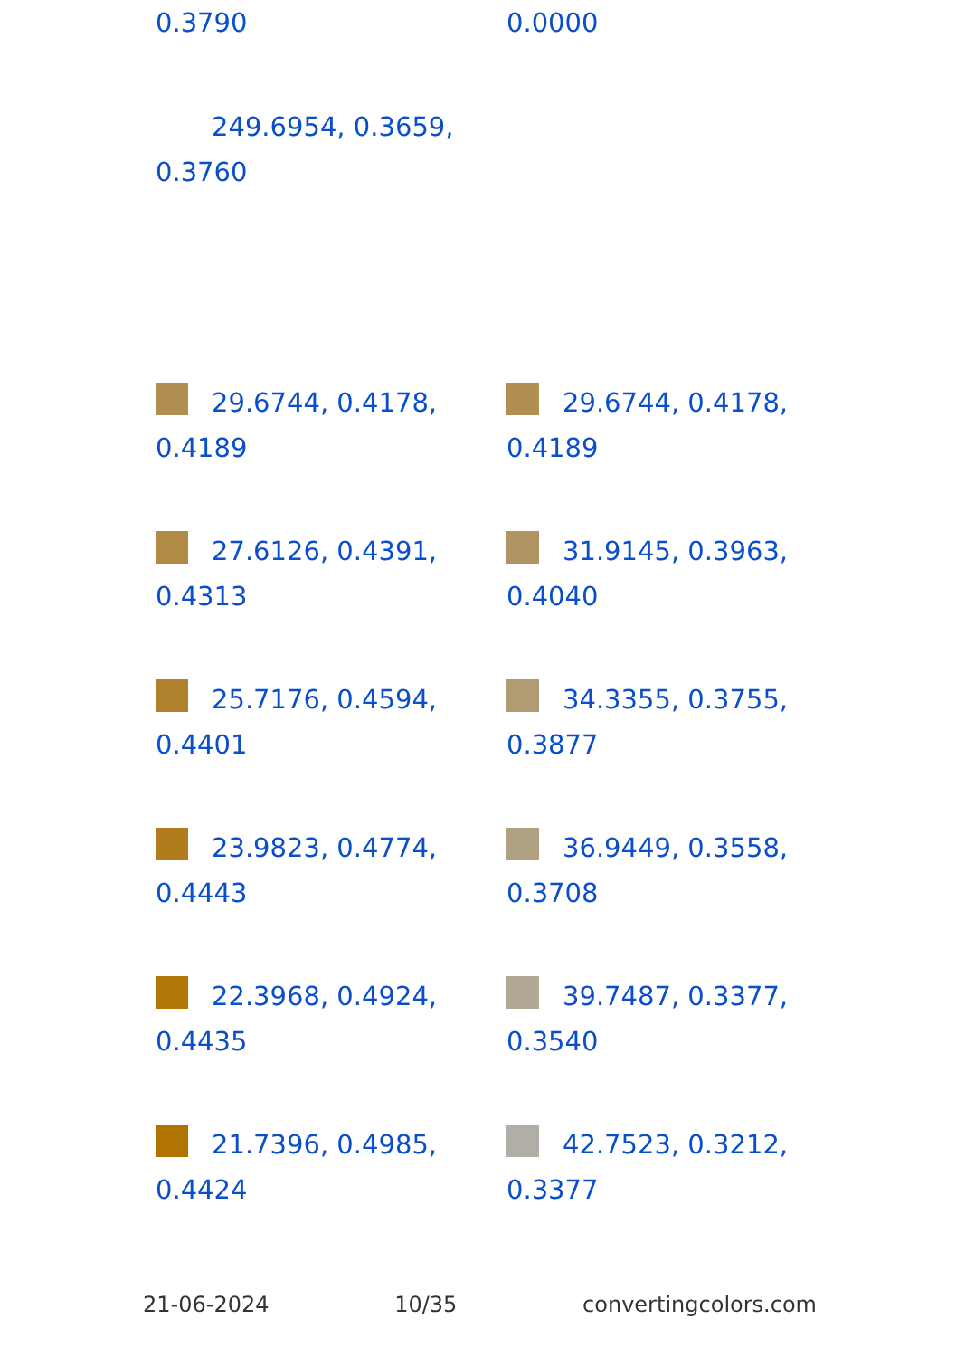0.3790 0.0000
249.6954, 0.3659, 0.3760
29.6744, 0.4178, 0.4189
29.6744, 0.4178, 0.4189
27.6126, 0.4391, 0.4313
31.9145, 0.3963, 0.4040
25.7176, 0.4594, 0.4401
34.3355, 0.3755, 0.3877
23.9823, 0.4774, 0.4443
36.9449, 0.3558, 0.3708
22.3968, 0.4924, 0.4435
39.7487, 0.3377, 0.3540
21.7396, 0.4985, 0.4424
42.7523, 0.3212, 0.3377
21-06-2024 10/35 convertingcolors.com